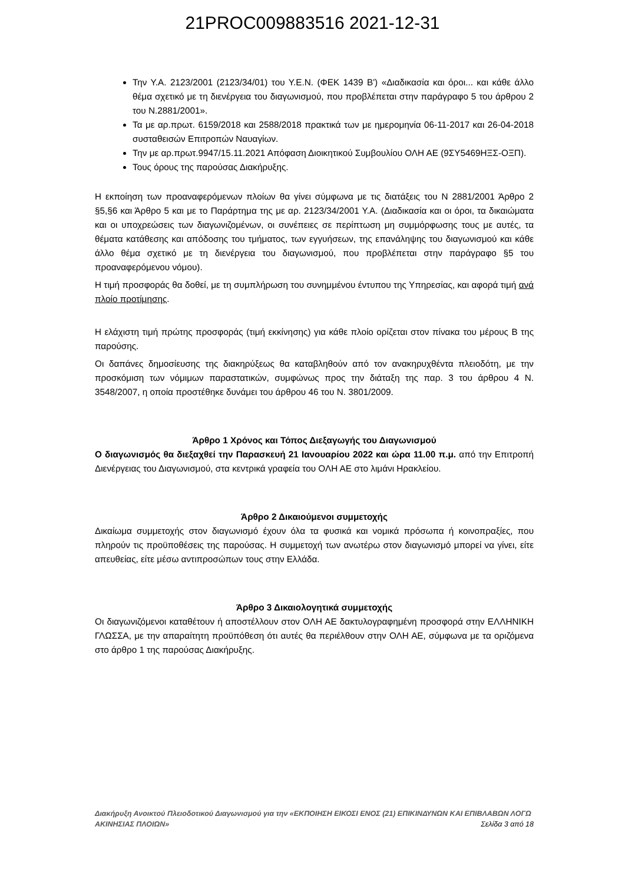21PROC009883516 2021-12-31
Την Υ.Α. 2123/2001 (2123/34/01) του Υ.Ε.Ν. (ΦΕΚ 1439 Β') «Διαδικασία και όροι... και κάθε άλλο θέμα σχετικό με τη διενέργεια του διαγωνισμού, που προβλέπεται στην παράγραφο 5 του άρθρου 2 του Ν.2881/2001».
Τα με αρ.πρωτ. 6159/2018 και 2588/2018 πρακτικά των με ημερομηνία 06-11-2017 και 26-04-2018 συσταθεισών Επιτροπών Ναυαγίων.
Την με αρ.πρωτ.9947/15.11.2021 Απόφαση Διοικητικού Συμβουλίου ΟΛΗ ΑΕ (9ΣΥ5469ΗΞΣ-ΟΞΠ).
Τους όρους της παρούσας Διακήρυξης.
Η εκποίηση των προαναφερόμενων πλοίων θα γίνει σύμφωνα με τις διατάξεις του Ν 2881/2001 Άρθρο 2 §5,§6 και Άρθρο 5 και με το Παράρτημα της με αρ. 2123/34/2001 Υ.Α. (Διαδικασία και οι όροι, τα δικαιώματα και οι υποχρεώσεις των διαγωνιζομένων, οι συνέπειες σε περίπτωση μη συμμόρφωσης τους με αυτές, τα θέματα κατάθεσης και απόδοσης του τμήματος, των εγγυήσεων, της επανάληψης του διαγωνισμού και κάθε άλλο θέμα σχετικό με τη διενέργεια του διαγωνισμού, που προβλέπεται στην παράγραφο §5 του προαναφερόμενου νόμου).
Η τιμή προσφοράς θα δοθεί, με τη συμπλήρωση του συνημμένου έντυπου της Υπηρεσίας, και αφορά τιμή ανά πλοίο προτίμησης.
Η ελάχιστη τιμή πρώτης προσφοράς (τιμή εκκίνησης) για κάθε πλοίο ορίζεται στον πίνακα του μέρους Β της παρούσης.
Οι δαπάνες δημοσίευσης της διακηρύξεως θα καταβληθούν από τον ανακηρυχθέντα πλειοδότη, με την προσκόμιση των νόμιμων παραστατικών, συμφώνως προς την διάταξη της παρ. 3 του άρθρου 4 Ν. 3548/2007, η οποία προστέθηκε δυνάμει του άρθρου 46 του Ν. 3801/2009.
Άρθρο 1 Χρόνος και Τόπος Διεξαγωγής του Διαγωνισμού
Ο διαγωνισμός θα διεξαχθεί την Παρασκευή 21 Ιανουαρίου 2022 και ώρα 11.00 π.μ. από την Επιτροπή Διενέργειας του Διαγωνισμού, στα κεντρικά γραφεία του ΟΛΗ ΑΕ στο λιμάνι Ηρακλείου.
Άρθρο 2 Δικαιούμενοι συμμετοχής
Δικαίωμα συμμετοχής στον διαγωνισμό έχουν όλα τα φυσικά και νομικά πρόσωπα ή κοινοπραξίες, που πληρούν τις προϋποθέσεις της παρούσας. Η συμμετοχή των ανωτέρω στον διαγωνισμό μπορεί να γίνει, είτε απευθείας, είτε μέσω αντιπροσώπων τους στην Ελλάδα.
Άρθρο 3 Δικαιολογητικά συμμετοχής
Οι διαγωνιζόμενοι καταθέτουν ή αποστέλλουν στον ΟΛΗ ΑΕ δακτυλογραφημένη προσφορά στην ΕΛΛΗΝΙΚΗ ΓΛΩΣΣΑ, με την απαραίτητη προϋπόθεση ότι αυτές θα περιέλθουν στην ΟΛΗ ΑΕ, σύμφωνα με τα οριζόμενα στο άρθρο 1 της παρούσας Διακήρυξης.
Διακήρυξη Ανοικτού Πλειοδοτικού Διαγωνισμού για την «ΕΚΠΟΙΗΣΗ ΕΙΚΟΣΙ ΕΝΟΣ (21) ΕΠΙΚΙΝΔΥΝΩΝ ΚΑΙ ΕΠΙΒΛΑΒΩΝ ΛΟΓΩ ΑΚΙΝΗΣΙΑΣ ΠΛΟΙΩΝ» Σελίδα 3 από 18